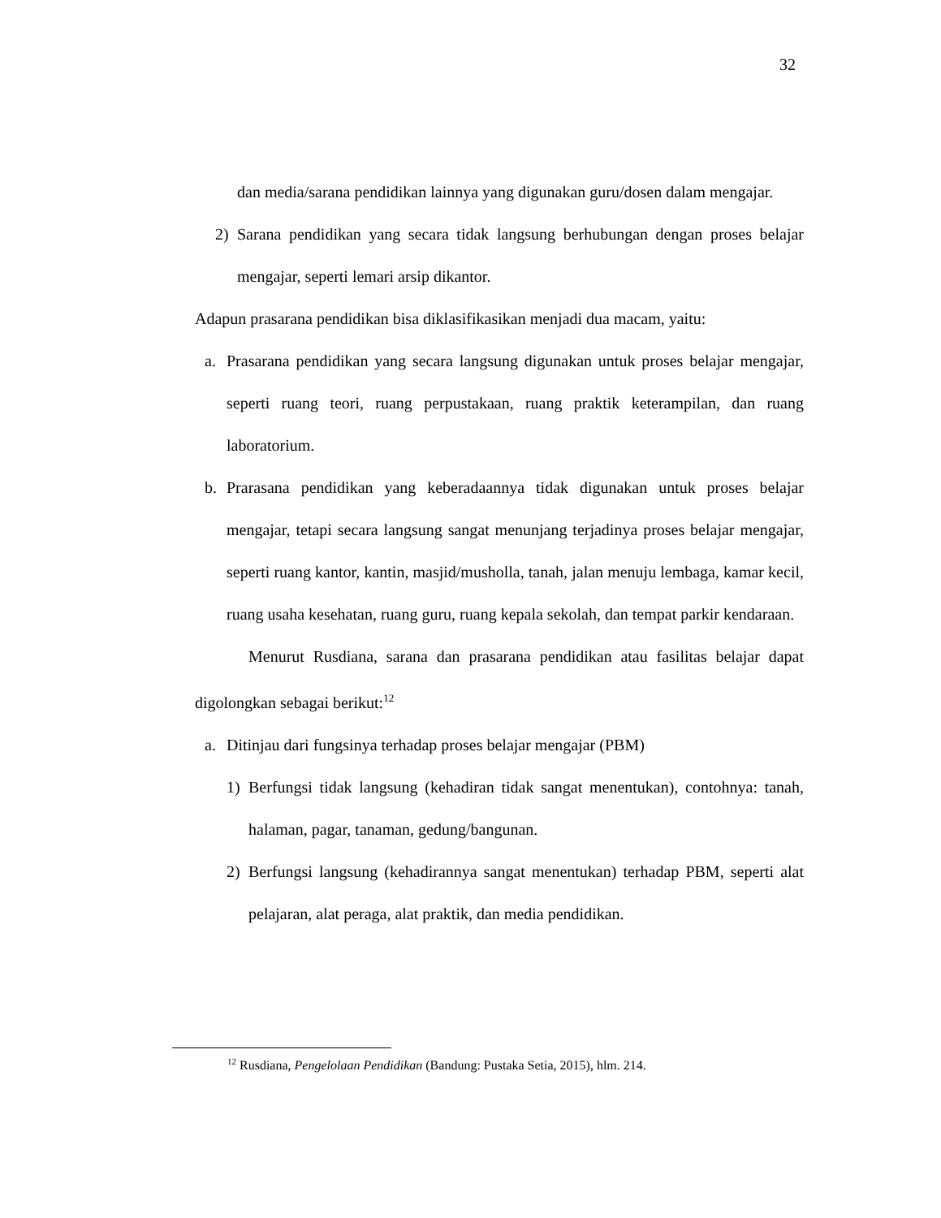32
dan media/sarana pendidikan lainnya yang digunakan guru/dosen dalam mengajar.
2) Sarana pendidikan yang secara tidak langsung berhubungan dengan proses belajar mengajar, seperti lemari arsip dikantor.
Adapun prasarana pendidikan bisa diklasifikasikan menjadi dua macam, yaitu:
a. Prasarana pendidikan yang secara langsung digunakan untuk proses belajar mengajar, seperti ruang teori, ruang perpustakaan, ruang praktik keterampilan, dan ruang laboratorium.
b. Prarasana pendidikan yang keberadaannya tidak digunakan untuk proses belajar mengajar, tetapi secara langsung sangat menunjang terjadinya proses belajar mengajar, seperti ruang kantor, kantin, masjid/musholla, tanah, jalan menuju lembaga, kamar kecil, ruang usaha kesehatan, ruang guru, ruang kepala sekolah, dan tempat parkir kendaraan.
Menurut Rusdiana, sarana dan prasarana pendidikan atau fasilitas belajar dapat digolongkan sebagai berikut:<sup>12</sup>
a. Ditinjau dari fungsinya terhadap proses belajar mengajar (PBM)
1) Berfungsi tidak langsung (kehadiran tidak sangat menentukan), contohnya: tanah, halaman, pagar, tanaman, gedung/bangunan.
2) Berfungsi langsung (kehadirannya sangat menentukan) terhadap PBM, seperti alat pelajaran, alat peraga, alat praktik, dan media pendidikan.
<sup>12</sup> Rusdiana, Pengelolaan Pendidikan (Bandung: Pustaka Setia, 2015), hlm. 214.